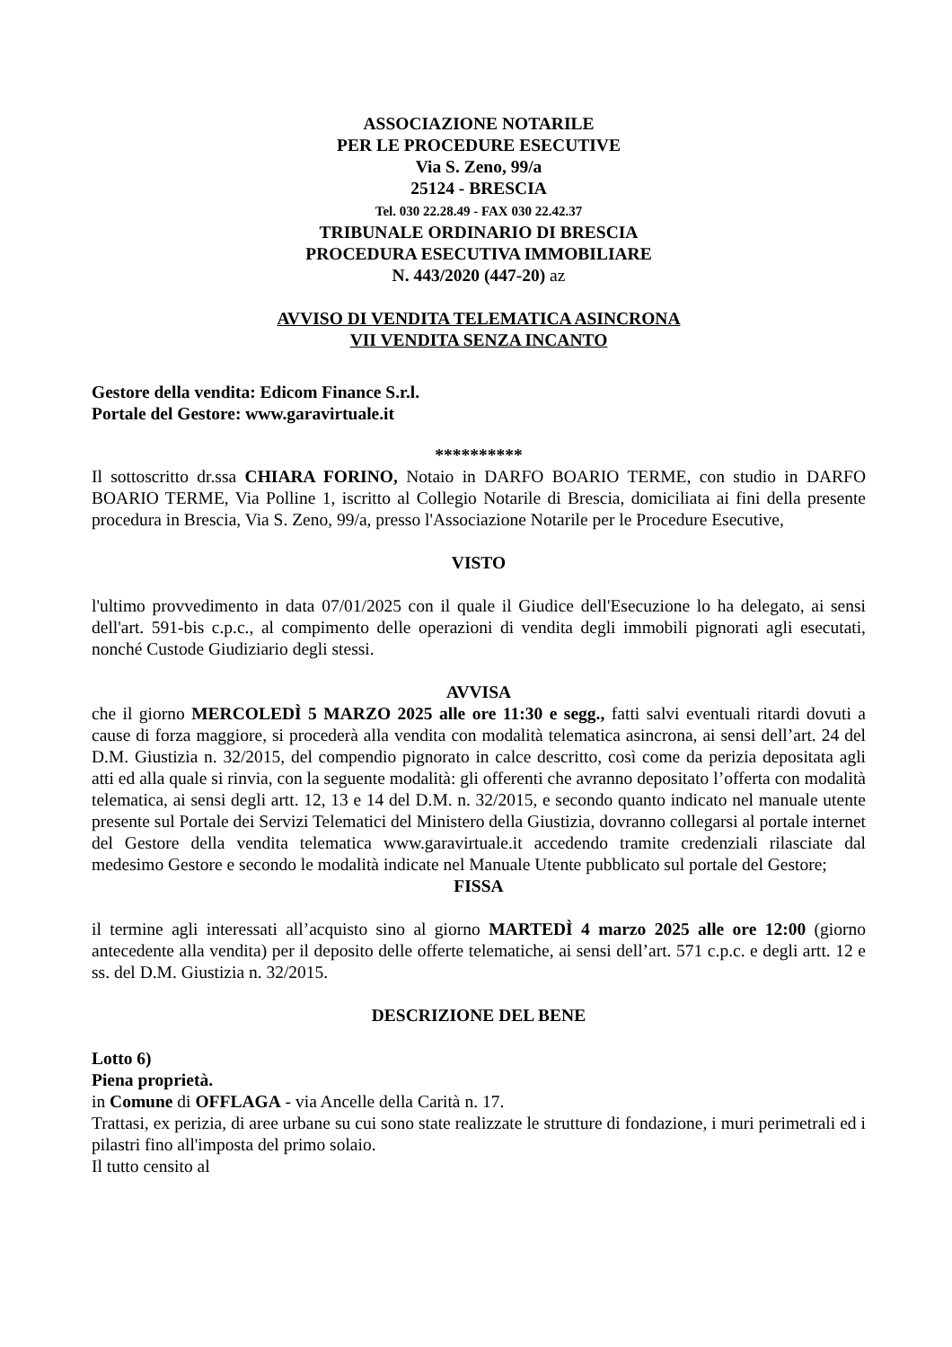ASSOCIAZIONE NOTARILE
PER LE PROCEDURE ESECUTIVE
Via S. Zeno, 99/a
25124 - BRESCIA
Tel. 030 22.28.49 - FAX 030 22.42.37
TRIBUNALE ORDINARIO DI BRESCIA
PROCEDURA ESECUTIVA IMMOBILIARE
N. 443/2020 (447-20) az
AVVISO DI VENDITA TELEMATICA ASINCRONA
VII VENDITA SENZA INCANTO
Gestore della vendita: Edicom Finance S.r.l.
Portale del Gestore: www.garavirtuale.it
**********
Il sottoscritto dr.ssa CHIARA FORINO, Notaio in DARFO BOARIO TERME, con studio in DARFO BOARIO TERME, Via Polline 1, iscritto al Collegio Notarile di Brescia, domiciliata ai fini della presente procedura in Brescia, Via S. Zeno, 99/a, presso l'Associazione Notarile per le Procedure Esecutive,
VISTO
l'ultimo provvedimento in data 07/01/2025 con il quale il Giudice dell'Esecuzione lo ha delegato, ai sensi dell'art. 591-bis c.p.c., al compimento delle operazioni di vendita degli immobili pignorati agli esecutati, nonché Custode Giudiziario degli stessi.
AVVISA
che il giorno MERCOLEDÌ 5 MARZO 2025 alle ore 11:30 e segg., fatti salvi eventuali ritardi dovuti a cause di forza maggiore, si procederà alla vendita con modalità telematica asincrona, ai sensi dell’art. 24 del D.M. Giustizia n. 32/2015, del compendio pignorato in calce descritto, così come da perizia depositata agli atti ed alla quale si rinvia, con la seguente modalità: gli offerenti che avranno depositato l’offerta con modalità telematica, ai sensi degli artt. 12, 13 e 14 del D.M. n. 32/2015, e secondo quanto indicato nel manuale utente presente sul Portale dei Servizi Telematici del Ministero della Giustizia, dovranno collegarsi al portale internet del Gestore della vendita telematica www.garavirtuale.it accedendo tramite credenziali rilasciate dal medesimo Gestore e secondo le modalità indicate nel Manuale Utente pubblicato sul portale del Gestore;
FISSA
il termine agli interessati all’acquisto sino al giorno MARTEDÌ 4 marzo 2025 alle ore 12:00 (giorno antecedente alla vendita) per il deposito delle offerte telematiche, ai sensi dell’art. 571 c.p.c. e degli artt. 12 e ss. del D.M. Giustizia n. 32/2015.
DESCRIZIONE DEL BENE
Lotto 6)
Piena proprietà.
in Comune di OFFLAGA - via Ancelle della Carità n. 17.
Trattasi, ex perizia, di aree urbane su cui sono state realizzate le strutture di fondazione, i muri perimetrali ed i pilastri fino all'imposta del primo solaio.
Il tutto censito al